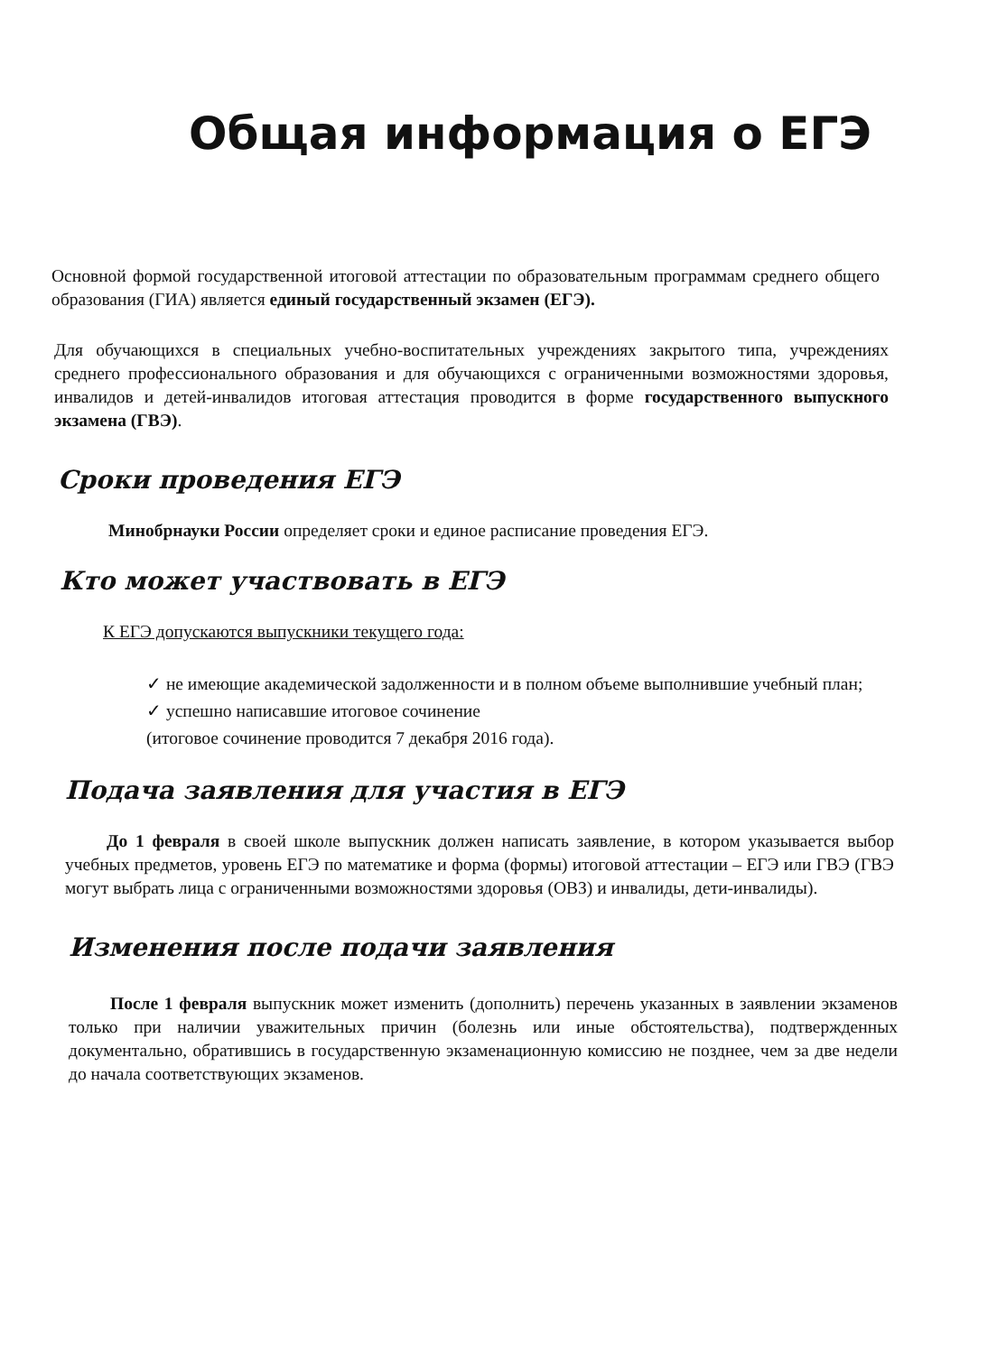Общая информация о ЕГЭ
Основной формой государственной итоговой аттестации по образовательным программам среднего общего образования (ГИА) является единый государственный экзамен (ЕГЭ).
Для обучающихся в специальных учебно-воспитательных учреждениях закрытого типа, учреждениях среднего профессионального образования и для обучающихся с ограниченными возможностями здоровья, инвалидов и детей-инвалидов итоговая аттестация проводится в форме государственного выпускного экзамена (ГВЭ).
Сроки проведения ЕГЭ
Минобрнауки России определяет сроки и единое расписание проведения ЕГЭ.
Кто может участвовать в ЕГЭ
К ЕГЭ допускаются выпускники текущего года:
✓ не имеющие академической задолженности и в полном объеме выполнившие учебный план;
✓ успешно написавшие итоговое сочинение
(итоговое сочинение проводится 7 декабря 2016 года).
Подача заявления для участия в ЕГЭ
До 1 февраля в своей школе выпускник должен написать заявление, в котором указывается выбор учебных предметов, уровень ЕГЭ по математике и форма (формы) итоговой аттестации – ЕГЭ или ГВЭ (ГВЭ могут выбрать лица с ограниченными возможностями здоровья (ОВЗ) и инвалиды, дети-инвалиды).
Изменения после подачи заявления
После 1 февраля выпускник может изменить (дополнить) перечень указанных в заявлении экзаменов только при наличии уважительных причин (болезнь или иные обстоятельства), подтвержденных документально, обратившись в государственную экзаменационную комиссию не позднее, чем за две недели до начала соответствующих экзаменов.